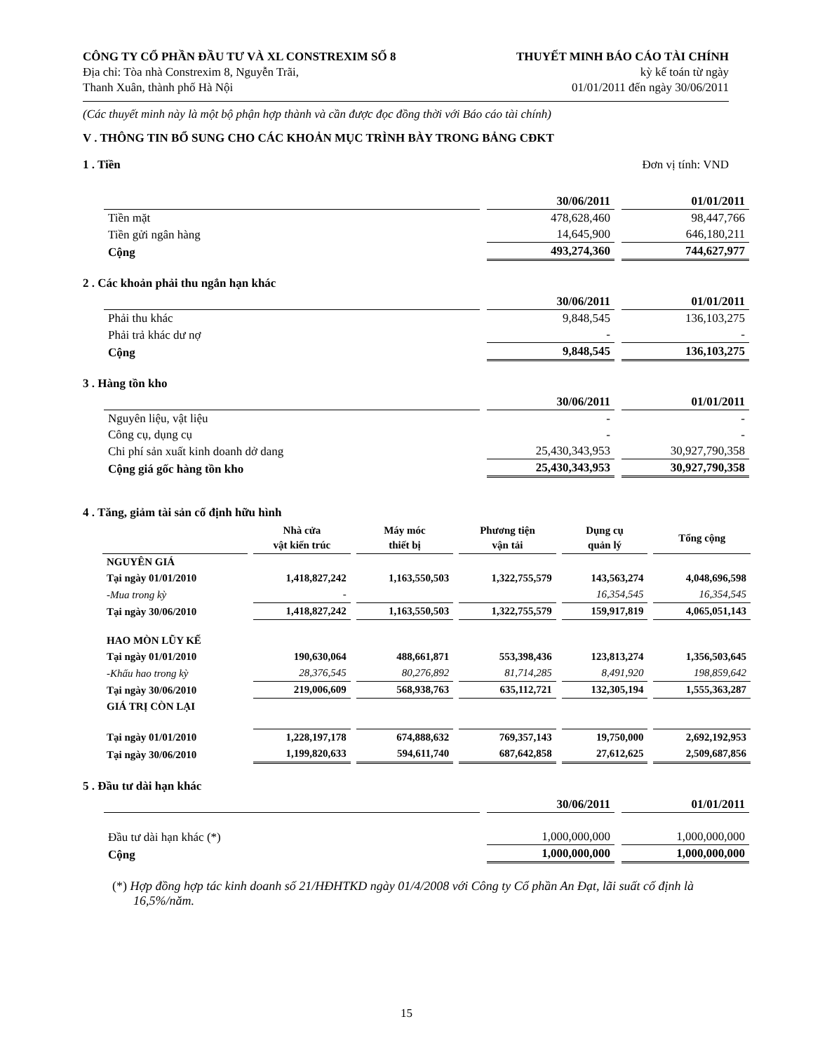CÔNG TY CỔ PHẦN ĐẦU TƯ VÀ XL CONSTREXIM SỐ 8
Địa chỉ: Tòa nhà Constrexim 8, Nguyễn Trãi,
Thanh Xuân, thành phố Hà Nội
THUYẾT MINH BÁO CÁO TÀI CHÍNH
kỳ kế toán từ ngày
01/01/2011 đến ngày 30/06/2011
(Các thuyết minh này là một bộ phận hợp thành và cần được đọc đồng thời với Báo cáo tài chính)
V . THÔNG TIN BỔ SUNG CHO CÁC KHOẢN MỤC TRÌNH BÀY TRONG BẢNG CĐKT
1 . Tiền Đơn vị tính: VND
| | 30/06/2011 | 01/01/2011 |
| --- | --- | --- |
| Tiền mặt | 478,628,460 | 98,447,766 |
| Tiền gửi ngân hàng | 14,645,900 | 646,180,211 |
| Cộng | 493,274,360 | 744,627,977 |
2 . Các khoản phải thu ngắn hạn khác
| | 30/06/2011 | 01/01/2011 |
| --- | --- | --- |
| Phải thu khác | 9,848,545 | 136,103,275 |
| Phải trả khác dư nợ | - | - |
| Cộng | 9,848,545 | 136,103,275 |
3 . Hàng tồn kho
| | 30/06/2011 | 01/01/2011 |
| --- | --- | --- |
| Nguyên liệu, vật liệu | - | - |
| Công cụ, dụng cụ | - | - |
| Chi phí sản xuất kinh doanh dở dang | 25,430,343,953 | 30,927,790,358 |
| Cộng giá gốc hàng tồn kho | 25,430,343,953 | 30,927,790,358 |
4 . Tăng, giảm tài sản cố định hữu hình
| | Nhà cửa vật kiến trúc | Máy móc thiết bị | Phương tiện vận tải | Dụng cụ quản lý | Tổng cộng |
| --- | --- | --- | --- | --- | --- |
| NGUYÊN GIÁ | | | | | |
| Tại ngày 01/01/2010 | 1,418,827,242 | 1,163,550,503 | 1,322,755,579 | 143,563,274 | 4,048,696,598 |
| -Mua trong kỳ | - | | | 16,354,545 | 16,354,545 |
| Tại ngày 30/06/2010 | 1,418,827,242 | 1,163,550,503 | 1,322,755,579 | 159,917,819 | 4,065,051,143 |
| HAO MÒN LŨY KẾ | | | | | |
| Tại ngày 01/01/2010 | 190,630,064 | 488,661,871 | 553,398,436 | 123,813,274 | 1,356,503,645 |
| -Khấu hao trong kỳ | 28,376,545 | 80,276,892 | 81,714,285 | 8,491,920 | 198,859,642 |
| Tại ngày 30/06/2010 | 219,006,609 | 568,938,763 | 635,112,721 | 132,305,194 | 1,555,363,287 |
| GIÁ TRỊ CÒN LẠI | | | | | |
| Tại ngày 01/01/2010 | 1,228,197,178 | 674,888,632 | 769,357,143 | 19,750,000 | 2,692,192,953 |
| Tại ngày 30/06/2010 | 1,199,820,633 | 594,611,740 | 687,642,858 | 27,612,625 | 2,509,687,856 |
5 . Đầu tư dài hạn khác
| | 30/06/2011 | 01/01/2011 |
| --- | --- | --- |
| Đầu tư dài hạn khác (*) | 1,000,000,000 | 1,000,000,000 |
| Cộng | 1,000,000,000 | 1,000,000,000 |
(*) Hợp đồng hợp tác kinh doanh số 21/HĐHTKD ngày 01/4/2008 với Công ty Cổ phần An Đạt, lãi suất cố định là 16,5%/năm.
15